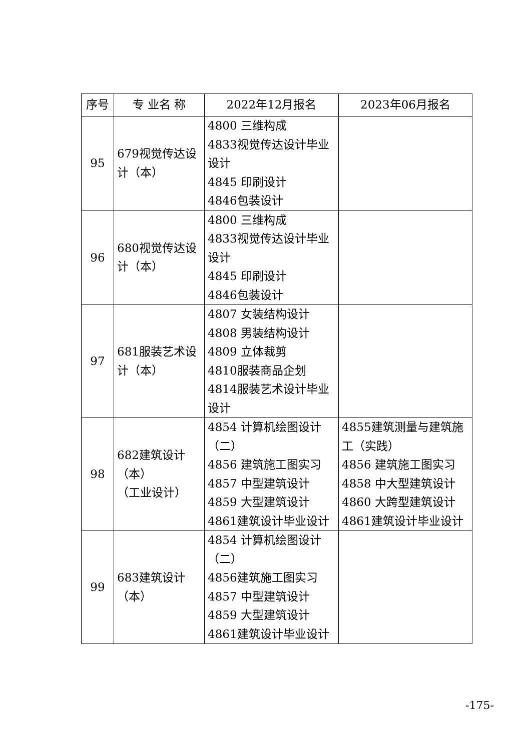| 序号 | 专 业名 称 | 2022年12月报名 | 2023年06月报名 |
| --- | --- | --- | --- |
| 95 | 679视觉传达设计（本） | 4800 三维构成 4833视觉传达设计毕业设计 4845 印刷设计 4846包装设计 | |
| 96 | 680视觉传达设计（本） | 4800 三维构成 4833视觉传达设计毕业设计 4845 印刷设计 4846包装设计 | |
| 97 | 681服装艺术设计（本） | 4807 女装结构设计 4808 男装结构设计 4809 立体裁剪 4810服装商品企划 4814服装艺术设计毕业设计 | |
| 98 | 682建筑设计 （本） （工业设计） | 4854 计算机绘图设计（二） 4856 建筑施工图实习 4857 中型建筑设计 4859 大型建筑设计 4861建筑设计毕业设计 | 4855建筑测量与建筑施工（实践） 4856 建筑施工图实习 4858 中大型建筑设计 4860 大跨型建筑设计 4861建筑设计毕业设计 |
| 99 | 683建筑设计 （本） | 4854 计算机绘图设计（二） 4856建筑施工图实习 4857 中型建筑设计 4859 大型建筑设计 4861建筑设计毕业设计 | |
-175-